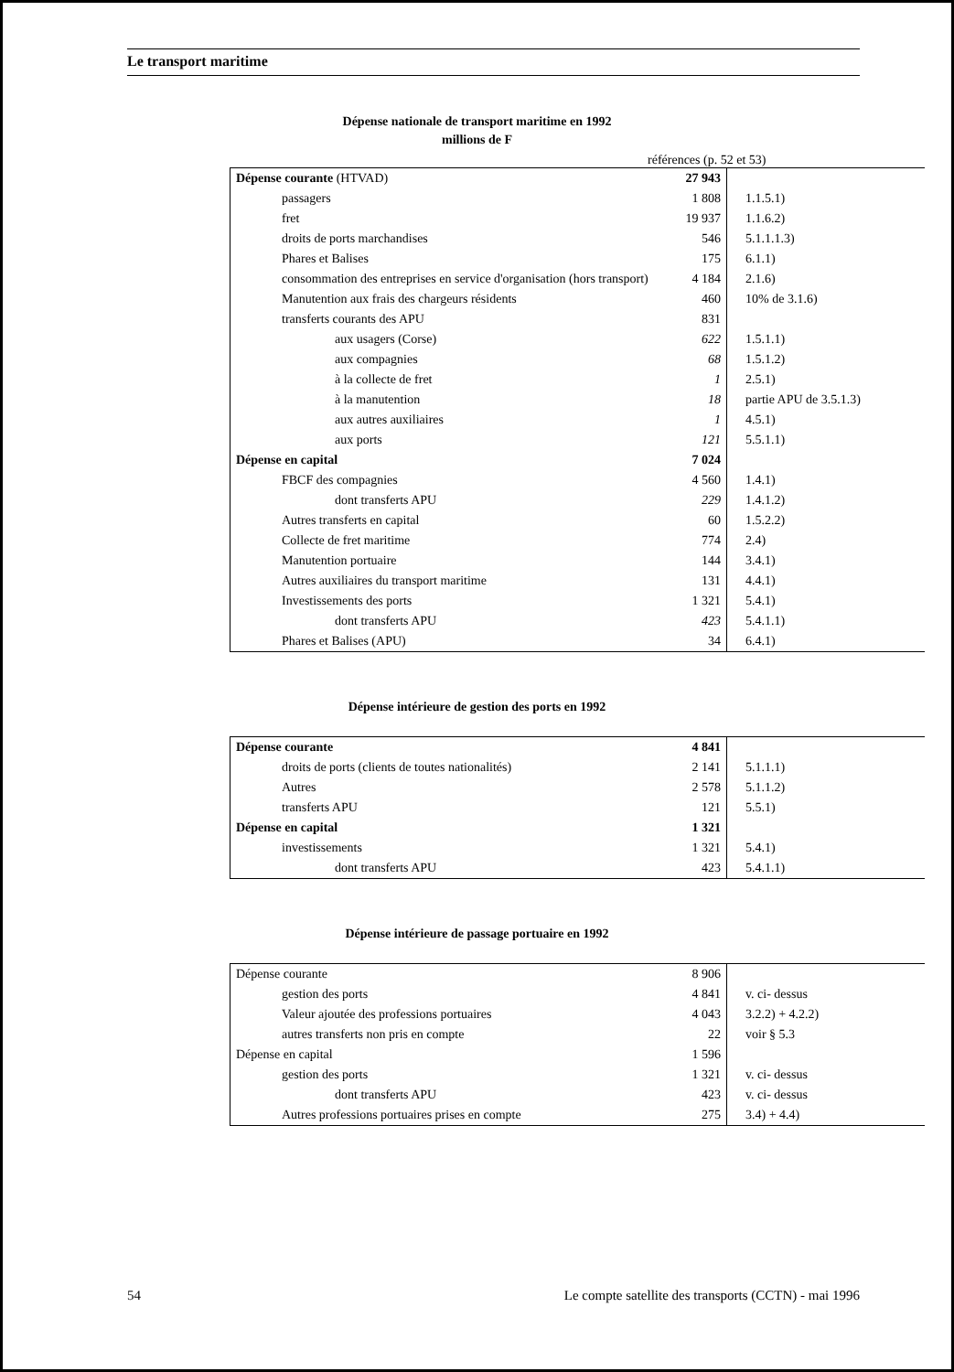Le transport maritime
Dépense nationale de transport maritime en 1992
millions de F
références (p. 52 et 53)
| Dépense courante (HTVAD) | 27 943 | |
| passagers | 1 808 | 1.1.5.1) |
| fret | 19 937 | 1.1.6.2) |
| droits de ports marchandises | 546 | 5.1.1.1.3) |
| Phares et Balises | 175 | 6.1.1) |
| consommation des entreprises en service d'organisation (hors transport) | 4 184 | 2.1.6) |
| Manutention aux frais des chargeurs résidents | 460 | 10% de 3.1.6) |
| transferts courants des APU | 831 | |
| aux usagers (Corse) | 622 | 1.5.1.1) |
| aux compagnies | 68 | 1.5.1.2) |
| à la collecte de fret | 1 | 2.5.1) |
| à la manutention | 18 | partie APU de 3.5.1.3) |
| aux autres auxiliaires | 1 | 4.5.1) |
| aux ports | 121 | 5.5.1.1) |
| Dépense en capital | 7 024 | |
| FBCF des compagnies | 4 560 | 1.4.1) |
| dont transferts APU | 229 | 1.4.1.2) |
| Autres transferts en capital | 60 | 1.5.2.2) |
| Collecte de fret maritime | 774 | 2.4) |
| Manutention portuaire | 144 | 3.4.1) |
| Autres auxiliaires du transport maritime | 131 | 4.4.1) |
| Investissements des ports | 1 321 | 5.4.1) |
| dont transferts APU | 423 | 5.4.1.1) |
| Phares et Balises (APU) | 34 | 6.4.1) |
Dépense intérieure de gestion des ports en 1992
| Dépense courante | 4 841 | |
| droits de ports (clients de toutes nationalités) | 2 141 | 5.1.1.1) |
| Autres | 2 578 | 5.1.1.2) |
| transferts APU | 121 | 5.5.1) |
| Dépense en capital | 1 321 | |
| investissements | 1 321 | 5.4.1) |
| dont transferts APU | 423 | 5.4.1.1) |
Dépense intérieure de passage portuaire en 1992
| Dépense courante | 8 906 | |
| gestion des ports | 4 841 | v. ci- dessus |
| Valeur ajoutée des professions portuaires | 4 043 | 3.2.2) + 4.2.2) |
| autres transferts non pris en compte | 22 | voir § 5.3 |
| Dépense en capital | 1 596 | |
| gestion des ports | 1 321 | v. ci- dessus |
| dont transferts APU | 423 | v. ci- dessus |
| Autres professions portuaires prises en compte | 275 | 3.4) + 4.4) |
54 Le compte satellite des transports (CCTN) - mai 1996